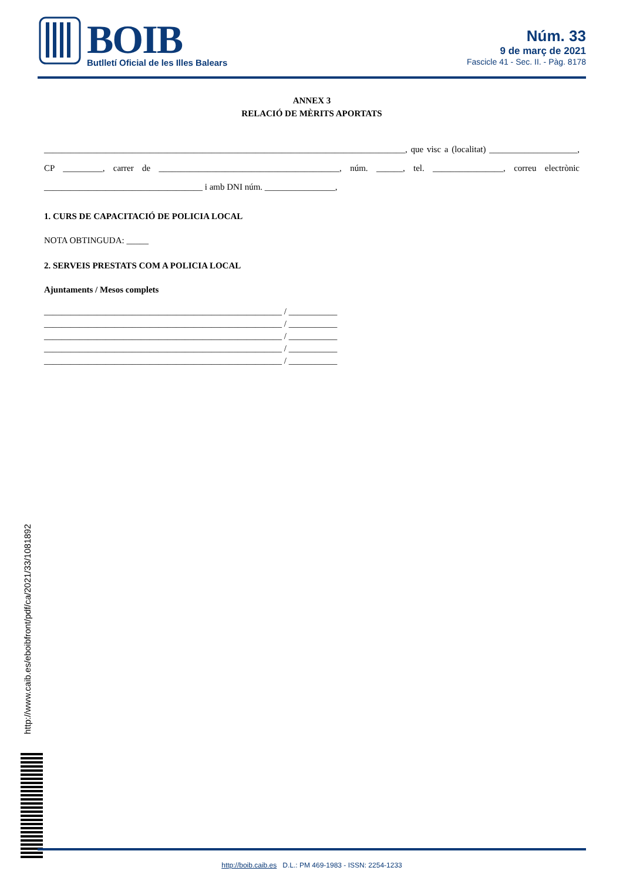BOIB
Butlletí Oficial de les Illes Balears
Núm. 33
9 de març de 2021
Fascicle 41 - Sec. II. - Pàg. 8178
ANNEX 3
RELACIÓ DE MÈRITS APORTATS
__________________________________________________________________________________, que visc a (localitat) ____________________, CP _________, carrer de _________________________________________, núm. ______, tel. ________________, correu electrònic ____________________________________ i amb DNI núm. ________________,
1. CURS DE CAPACITACIÓ DE POLICIA LOCAL
NOTA OBTINGUDA: _____
2. SERVEIS PRESTATS COM A POLICIA LOCAL
Ajuntaments / Mesos complets
______________________________________________________ / ___________
______________________________________________________ / ___________
______________________________________________________ / ___________
______________________________________________________ / ___________
______________________________________________________ / ___________
http://www.caib.es/eboibfront/pdf/ca/2021/33/1081892
http://boib.caib.es D.L.: PM 469-1983 - ISSN: 2254-1233